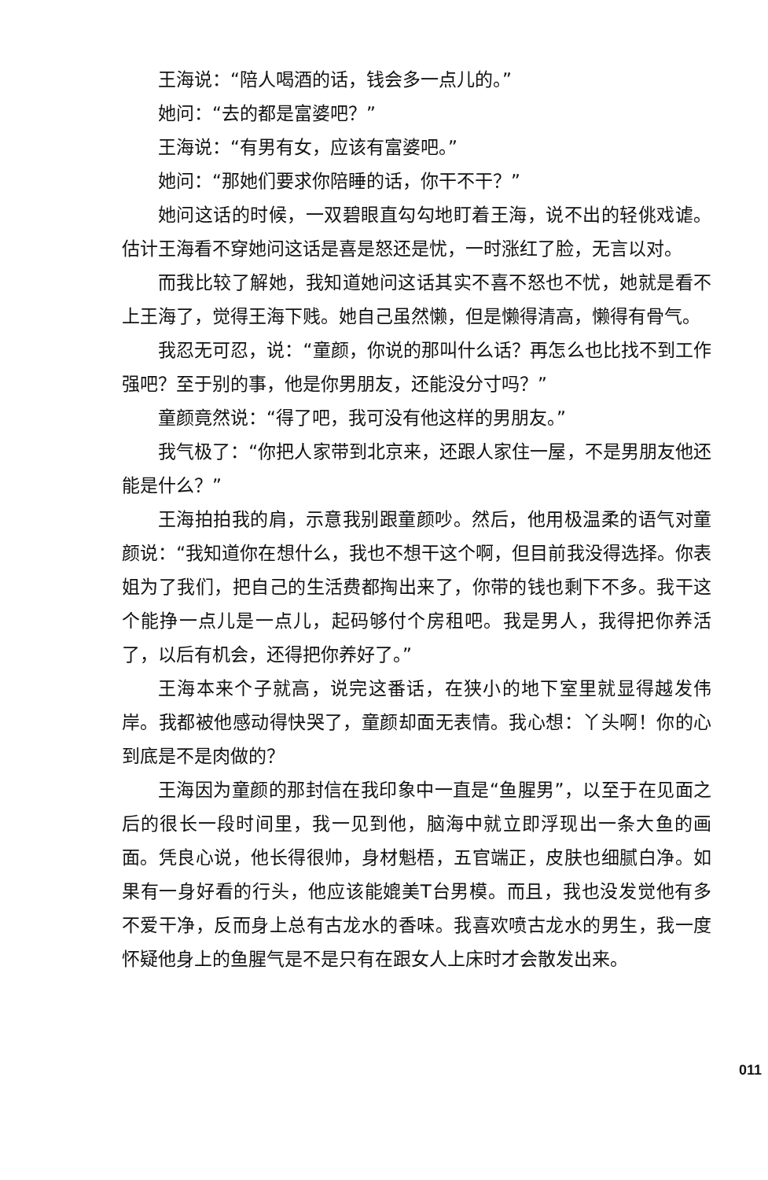王海说：“陪人喝酒的话，钱会多一点儿的。”
她问：“去的都是富婆吧？”
王海说：“有男有女，应该有富婆吧。”
她问：“那她们要求你陪睡的话，你干不干？”
她问这话的时候，一双碧眼直勾勾地盯着王海，说不出的轻佻戏谑。估计王海看不穿她问这话是喜是怒还是忧，一时涨红了脸，无言以对。
而我比较了解她，我知道她问这话其实不喜不怒也不忧，她就是看不上王海了，觉得王海下贱。她自己虽然懒，但是懒得清高，懒得有骨气。
我忍无可忍，说：“童颜，你说的那叫什么话？再怎么也比找不到工作强吧？至于别的事，他是你男朋友，还能没分寸吗？”
童颜竟然说：“得了吧，我可没有他这样的男朋友。”
我气极了：“你把人家带到北京来，还跟人家住一屋，不是男朋友他还能是什么？”
王海拍拍我的肩，示意我别跟童颜吵。然后，他用极温柔的语气对童颜说：“我知道你在想什么，我也不想干这个啊，但目前我没得选择。你表姐为了我们，把自己的生活费都掏出来了，你带的钱也剩下不多。我干这个能挣一点儿是一点儿，起码够付个房租吧。我是男人，我得把你养活了，以后有机会，还得把你养好了。”
王海本来个子就高，说完这番话，在狭小的地下室里就显得越发伟岸。我都被他感动得快哭了，童颜却面无表情。我心想：丫头啊！你的心到底是不是肉做的？
王海因为童颜的那封信在我印象中一直是“鱼腥男”，以至于在见面之后的很长一段时间里，我一见到他，脑海中就立即浮现出一条大鱼的画面。凭良心说，他长得很帅，身材魁梧，五官端正，皮肤也细腻白净。如果有一身好看的行头，他应该能媲美T台男模。而且，我也没发觉他有多不爱干净，反而身上总有古龙水的香味。我喜欢喷古龙水的男生，我一度怀疑他身上的鱼腥气是不是只有在跟女人上床时才会散发出来。
011